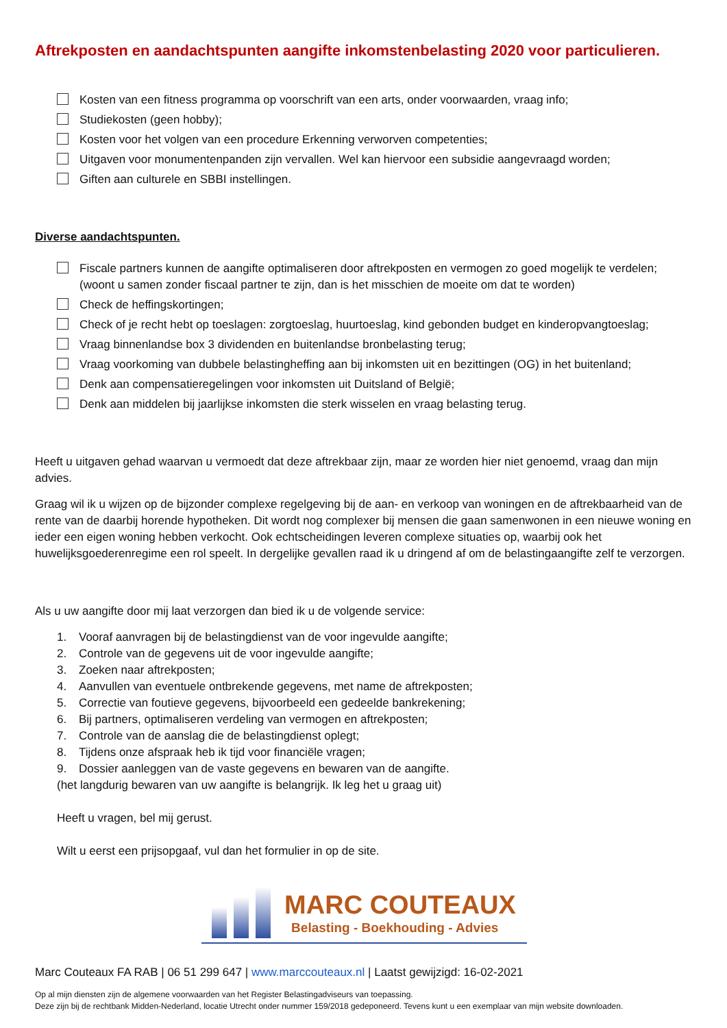Aftrekposten en aandachtspunten aangifte inkomstenbelasting 2020 voor particulieren.
Kosten van een fitness programma op voorschrift van een arts, onder voorwaarden, vraag info;
Studiekosten (geen hobby);
Kosten voor het volgen van een procedure Erkenning verworven competenties;
Uitgaven voor monumentenpanden zijn vervallen. Wel kan hiervoor een subsidie aangevraagd worden;
Giften aan culturele en SBBI instellingen.
Diverse aandachtspunten.
Fiscale partners kunnen de aangifte optimaliseren door aftrekposten en vermogen zo goed mogelijk te verdelen; (woont u samen zonder fiscaal partner te zijn, dan is het misschien de moeite om dat te worden)
Check de heffingskortingen;
Check of je recht hebt op toeslagen: zorgtoeslag, huurtoeslag, kind gebonden budget en kinderopvangtoeslag;
Vraag binnenlandse box 3 dividenden en buitenlandse bronbelasting terug;
Vraag voorkoming van dubbele belastingheffing aan bij inkomsten uit en bezittingen (OG) in het buitenland;
Denk aan compensatieregelingen voor inkomsten uit Duitsland of België;
Denk aan middelen bij jaarlijkse inkomsten die sterk wisselen en vraag belasting terug.
Heeft u uitgaven gehad waarvan u vermoedt dat deze aftrekbaar zijn, maar ze worden hier niet genoemd, vraag dan mijn advies.
Graag wil ik u wijzen op de bijzonder complexe regelgeving bij de aan- en verkoop van woningen en de aftrekbaarheid van de rente van de daarbij horende hypotheken. Dit wordt nog complexer bij mensen die gaan samenwonen in een nieuwe woning en ieder een eigen woning hebben verkocht. Ook echtscheidingen leveren complexe situaties op, waarbij ook het huwelijksgoederenregime een rol speelt. In dergelijke gevallen raad ik u dringend af om de belastingaangifte zelf te verzorgen.
Als u uw aangifte door mij laat verzorgen dan bied ik u de volgende service:
1. Vooraf aanvragen bij de belastingdienst van de voor ingevulde aangifte;
2. Controle van de gegevens uit de voor ingevulde aangifte;
3. Zoeken naar aftrekposten;
4. Aanvullen van eventuele ontbrekende gegevens, met name de aftrekposten;
5. Correctie van foutieve gegevens, bijvoorbeeld een gedeelde bankrekening;
6. Bij partners, optimaliseren verdeling van vermogen en aftrekposten;
7. Controle van de aanslag die de belastingdienst oplegt;
8. Tijdens onze afspraak heb ik tijd voor financiële vragen;
9. Dossier aanleggen van de vaste gegevens en bewaren van de aangifte.
(het langdurig bewaren van uw aangifte is belangrijk. Ik leg het u graag uit)
Heeft u vragen, bel mij gerust.
Wilt u eerst een prijsopgaaf, vul dan het formulier in op de site.
MARC COUTEAUX
Belasting - Boekhouding - Advies
Marc Couteaux FA RAB | 06 51 299 647 | www.marccouteaux.nl | Laatst gewijzigd: 16-02-2021
Op al mijn diensten zijn de algemene voorwaarden van het Register Belastingadviseurs van toepassing.
Deze zijn bij de rechtbank Midden-Nederland, locatie Utrecht onder nummer 159/2018 gedeponeerd. Tevens kunt u een exemplaar van mijn website downloaden.